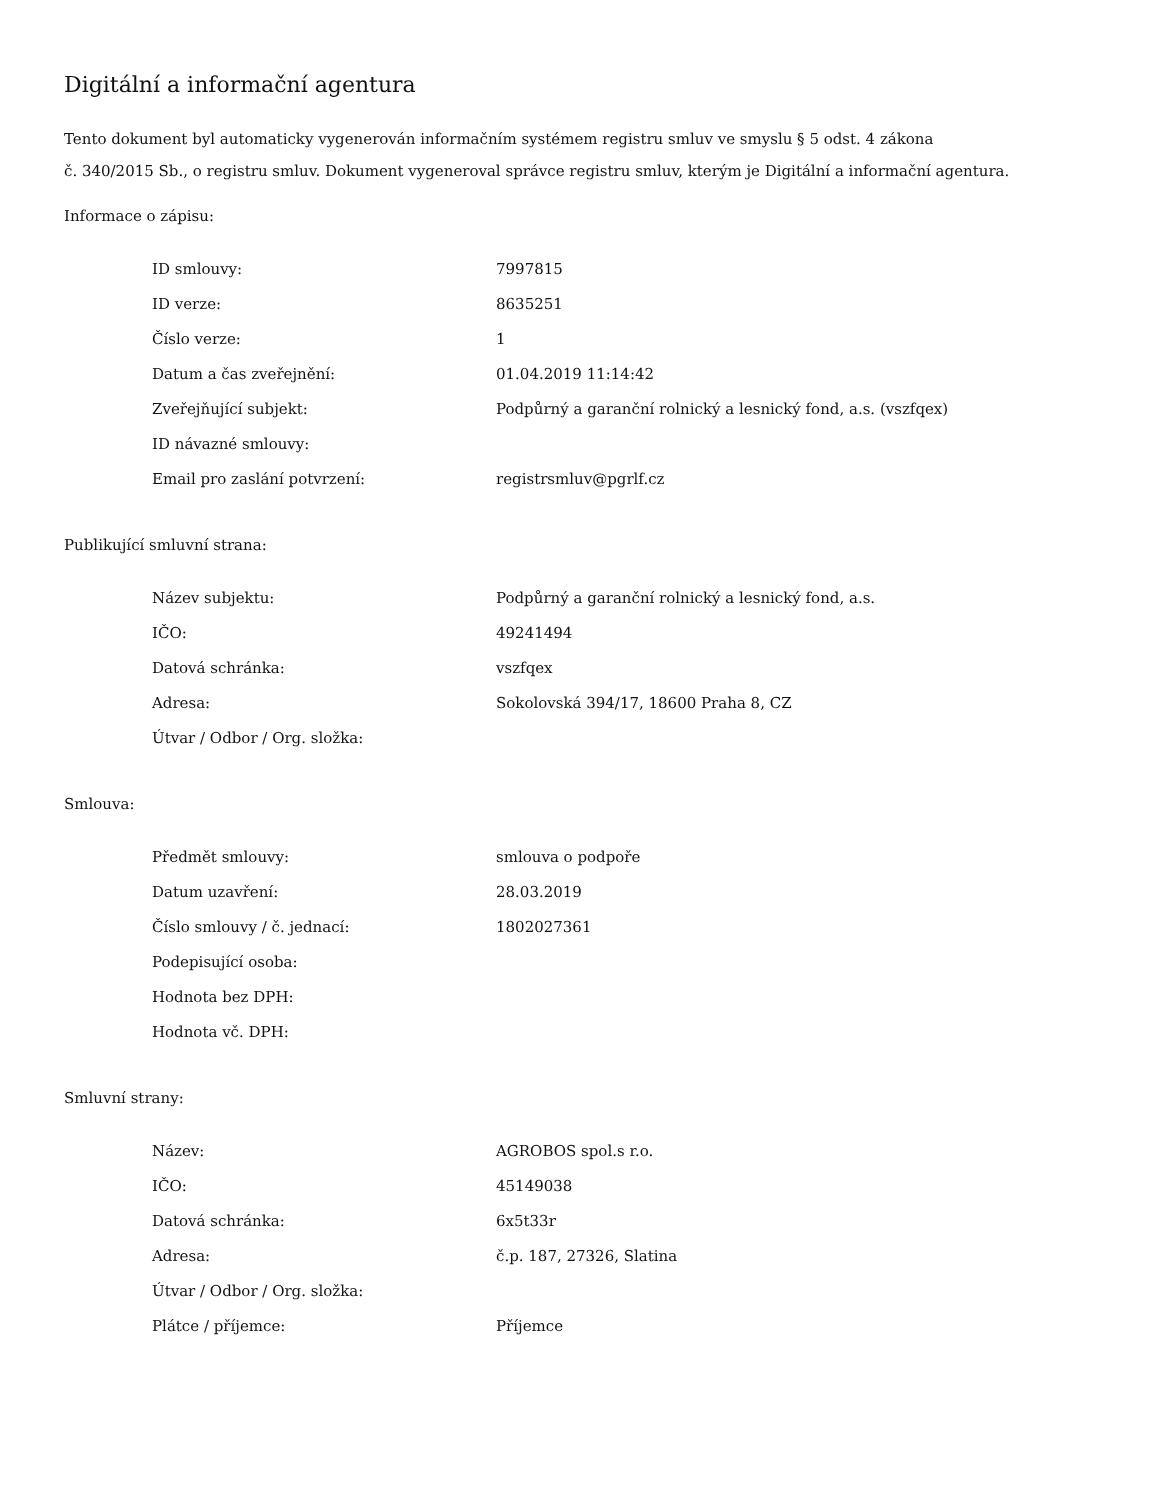Digitální a informační agentura
Tento dokument byl automaticky vygenerován informačním systémem registru smluv ve smyslu § 5 odst. 4 zákona
č. 340/2015 Sb., o registru smluv. Dokument vygeneroval správce registru smluv, kterým je Digitální a informační agentura.
Informace o zápisu:
| ID smlouvy: | 7997815 |
| ID verze: | 8635251 |
| Číslo verze: | 1 |
| Datum a čas zveřejnění: | 01.04.2019 11:14:42 |
| Zveřejňující subjekt: | Podpůrný a garanční rolnický a lesnický fond, a.s. (vszfqex) |
| ID návazné smlouvy: | |
| Email pro zaslání potvrzení: | registrsmluv@pgrlf.cz |
Publikující smluvní strana:
| Název subjektu: | Podpůrný a garanční rolnický a lesnický fond, a.s. |
| IČO: | 49241494 |
| Datová schránka: | vszfqex |
| Adresa: | Sokolovská 394/17, 18600 Praha 8, CZ |
| Útvar / Odbor / Org. složka: | |
Smlouva:
| Předmět smlouvy: | smlouva o podpoře |
| Datum uzavření: | 28.03.2019 |
| Číslo smlouvy / č. jednací: | 1802027361 |
| Podepisující osoba: | |
| Hodnota bez DPH: | |
| Hodnota vč. DPH: | |
Smluvní strany:
| Název: | AGROBOS spol.s r.o. |
| IČO: | 45149038 |
| Datová schránka: | 6x5t33r |
| Adresa: | č.p. 187, 27326, Slatina |
| Útvar / Odbor / Org. složka: | |
| Plátce / příjemce: | Příjemce |